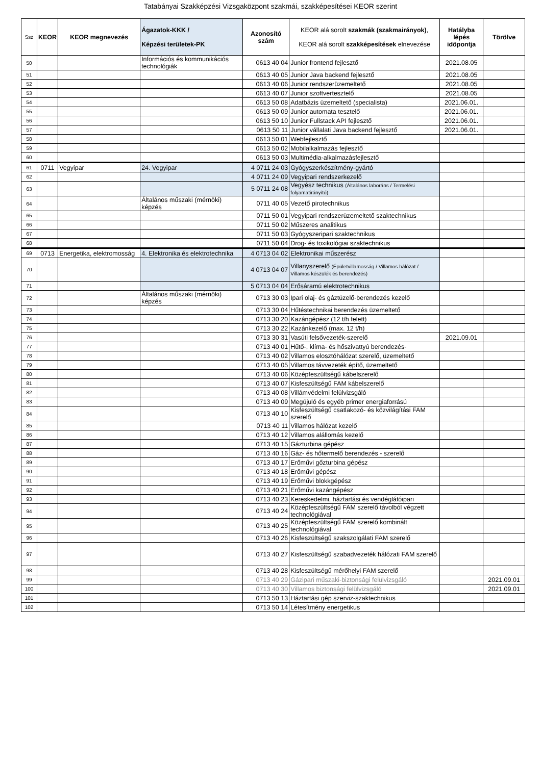Tatabányai Szakképzési Vizsgaközpont szakmái, szakképesítései KEOR szerint
| Ssz | KEOR | KEOR megnevezés | Ágazatok-KKK / Képzési területek-PK | Azonosító szám | KEOR alá sorolt szakmák (szakmairányok) , KEOR alá sorolt szakképesítések elnevezése | Hatályba lépés időpontja | Törölve |
| --- | --- | --- | --- | --- | --- | --- | --- |
| 50 | | | Információs és kommunikációs technológiák | 0613 40 04 | Junior frontend fejlesztő | 2021.08.05 | |
| 51 | | | | 0613 40 05 | Junior Java backend fejlesztő | 2021.08.05 | |
| 52 | | | | 0613 40 06 | Junior rendszerüzemeltető | 2021.08.05 | |
| 53 | | | | 0613 40 07 | Junior szoftvertesztelő | 2021.08.05 | |
| 54 | | | | 0613 50 08 | Adatbázis üzemeltető (specialista) | 2021.06.01. | |
| 55 | | | | 0613 50 09 | Junior automata tesztelő | 2021.06.01. | |
| 56 | | | | 0613 50 10 | Junior Fullstack API fejlesztő | 2021.06.01. | |
| 57 | | | | 0613 50 11 | Junior vállalati Java backend fejlesztő | 2021.06.01. | |
| 58 | | | | 0613 50 01 | Webfejlesztő | | |
| 59 | | | | 0613 50 02 | Mobilalkalmazás fejlesztő | | |
| 60 | | | | 0613 50 03 | Multimédia-alkalmazásfejlesztő | | |
| 61 | 0711 | Vegyipar | 24. Vegyipar | 4 0711 24 03 | Gyógyszerkészítmény-gyártó | | |
| 62 | | | | 4 0711 24 09 | Vegyipari rendszerkezelő | | |
| 63 | | | | 5 0711 24 08 | Vegyész technikus (Általános laboráns / Termelési folyamatirányító) | | |
| 64 | | | Általános műszaki (mérnöki) képzés | 0711 40 05 | Vezető pirotechnikus | | |
| 65 | | | | 0711 50 01 | Vegyipari rendszerüzemeltető szaktechnikus | | |
| 66 | | | | 0711 50 02 | Műszeres analitikus | | |
| 67 | | | | 0711 50 03 | Gyógyszeripari szaktechnikus | | |
| 68 | | | | 0711 50 04 | Drog- és toxikológiai szaktechnikus | | |
| 69 | 0713 | Energetika, elektromosság | 4. Elektronika és elektrotechnika | 4 0713 04 02 | Elektronikai műszerész | | |
| 70 | | | | 4 0713 04 07 | Villanyszerelő (Épületvillamosság / Villamos hálózat / Villamos készülék és berendezés) | | |
| 71 | | | | 5 0713 04 04 | Erősáramú elektrotechnikus | | |
| 72 | | | Általános műszaki (mérnöki) képzés | 0713 30 03 | Ipari olaj- és gáztüzelő-berendezés kezelő | | |
| 73 | | | | 0713 30 04 | Hűtéstechnikai berendezés üzemeltető | | |
| 74 | | | | 0713 30 20 | Kazángépész (12 t/h felett) | | |
| 75 | | | | 0713 30 22 | Kazánkezelő (max. 12 t/h) | | |
| 76 | | | | 0713 30 31 | Vasúti felsővezeték-szerelő | 2021.09.01 | |
| 77 | | | | 0713 40 01 | Hűtő-, klíma- és hőszivattyú berendezés- | | |
| 78 | | | | 0713 40 02 | Villamos elosztóhálózat szerelő, üzemeltető | | |
| 79 | | | | 0713 40 05 | Villamos távvezeték építő, üzemeltető | | |
| 80 | | | | 0713 40 06 | Középfeszültségű kábelszerelő | | |
| 81 | | | | 0713 40 07 | Kisfeszültségű FAM kábelszerelő | | |
| 82 | | | | 0713 40 08 | Villámvédelmi felülvizsgáló | | |
| 83 | | | | 0713 40 09 | Megújuló és egyéb primer energiaforrású | | |
| 84 | | | | 0713 40 10 | Kisfeszültségű csatlakozó- és közvilágítási FAM szerelő | | |
| 85 | | | | 0713 40 11 | Villamos hálózat kezelő | | |
| 86 | | | | 0713 40 12 | Villamos alállomás kezelő | | |
| 87 | | | | 0713 40 15 | Gázturbina gépész | | |
| 88 | | | | 0713 40 16 | Gáz- és hőtermelő berendezés - szerelő | | |
| 89 | | | | 0713 40 17 | Erőművi gőzturbina gépész | | |
| 90 | | | | 0713 40 18 | Erőművi gépész | | |
| 91 | | | | 0713 40 19 | Erőművi blokkgépész | | |
| 92 | | | | 0713 40 21 | Erőművi kazángépész | | |
| 93 | | | | 0713 40 23 | Kereskedelmi, háztartási és vendéglátóipari | | |
| 94 | | | | 0713 40 24 | Középfeszültségű FAM szerelő távolból végzett technológiával | | |
| 95 | | | | 0713 40 25 | Középfeszültségű FAM szerelő kombinált technológiával | | |
| 96 | | | | 0713 40 26 | Kisfeszültségű szakszolgálati FAM szerelő | | |
| 97 | | | | 0713 40 27 | Kisfeszültségű szabadvezeték hálózati FAM szerelő | | |
| 98 | | | | 0713 40 28 | Kisfeszültségű mérőhelyi FAM szerelő | | |
| 99 | | | | 0713 40 29 | Gázipari műszaki-biztonsági felülvizsgáló | | 2021.09.01 |
| 100 | | | | 0713 40 30 | Villamos biztonsági felülvizsgáló | | 2021.09.01 |
| 101 | | | | 0713 50 13 | Háztartási gép szerviz-szaktechnikus | | |
| 102 | | | | 0713 50 14 | Létesítmény energetikus | | |